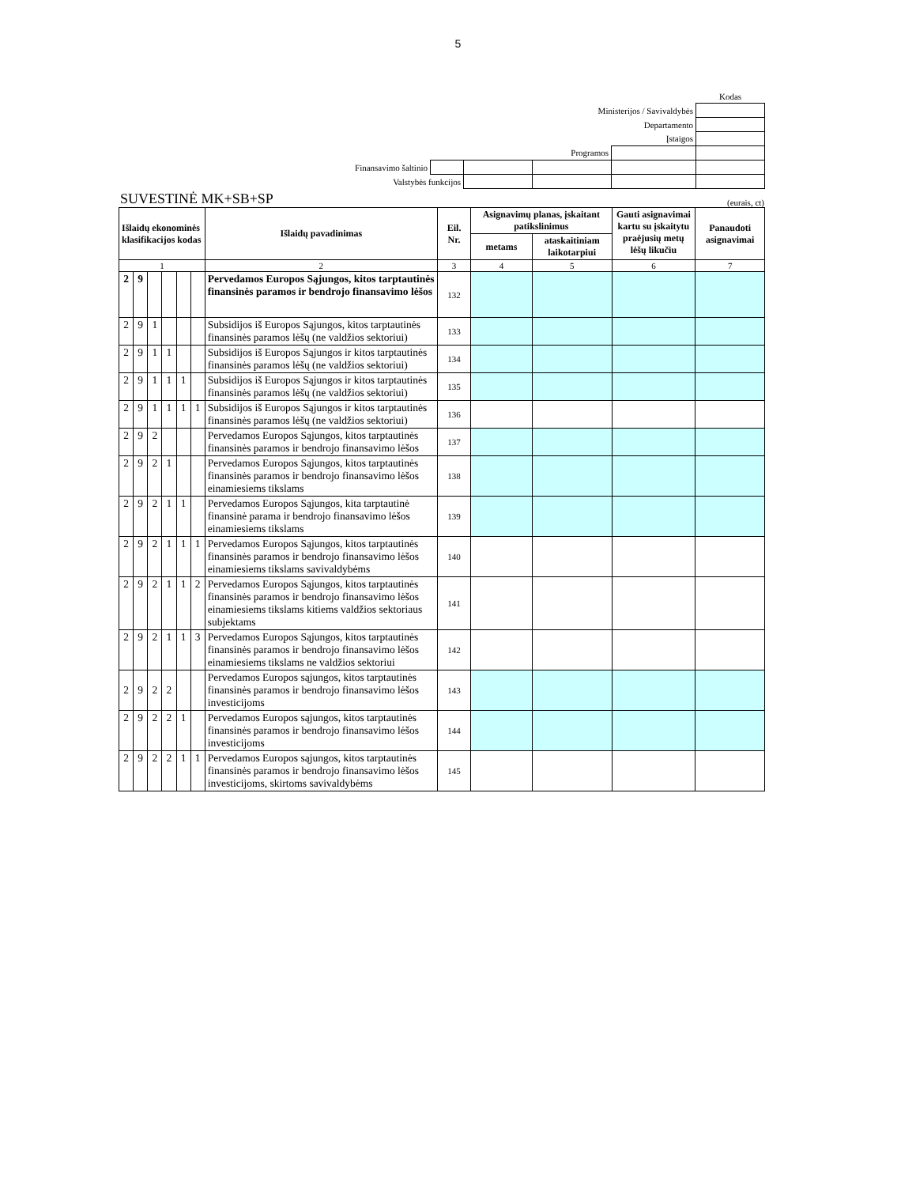5
| | | | | | Kodas |
| Ministerijos / Savivaldybės | | | | | |
| Departamento | | | | | |
| Įstaigos | | | | | |
| Programos | | | | | |
| Finansavimo šaltinio | | | | | |
| Valstybės funkcijos | | | | | |
SUVESTINĖ MK+SB+SP (eurais, ct)
| Išlaidų ekonominės klasifikacijos kodas | | | | | | Išlaidų pavadinimas | Eil. Nr. | Asignavimų planas, įskaitant patikslinimus | | Gauti asignavimai kartu su įskaitytu praėjusių metų lėšų likučiu | Panaudoti asignavimai |
| --- | --- | --- | --- | --- | --- | --- | --- | --- | --- | --- | --- |
| | | | | | | | | metams | ataskaitiniam laikotarpiui | | |
| 1 | | | | | | 2 | 3 | 4 | 5 | 6 | 7 |
| 2 | 9 | | | | | Pervedamos Europos Sąjungos, kitos tarptautinės finansinės paramos ir bendrojo finansavimo lėšos | 132 | | | | |
| 2 | 9 | 1 | | | | Subsidijos iš Europos Sąjungos, kitos tarptautinės finansinės paramos lėšų (ne valdžios sektoriui) | 133 | | | | |
| 2 | 9 | 1 | 1 | | | Subsidijos iš Europos Sąjungos ir kitos tarptautinės finansinės paramos lėšų (ne valdžios sektoriui) | 134 | | | | |
| 2 | 9 | 1 | 1 | 1 | | Subsidijos iš Europos Sąjungos ir kitos tarptautinės finansinės paramos lėšų (ne valdžios sektoriui) | 135 | | | | |
| 2 | 9 | 1 | 1 | 1 | 1 | Subsidijos iš Europos Sąjungos ir kitos tarptautinės finansinės paramos lėšų (ne valdžios sektoriui) | 136 | | | | |
| 2 | 9 | 2 | | | | Pervedamos Europos Sąjungos, kitos tarptautinės finansinės paramos ir bendrojo finansavimo lėšos | 137 | | | | |
| 2 | 9 | 2 | 1 | | | Pervedamos Europos Sąjungos, kitos tarptautinės finansinės paramos ir bendrojo finansavimo lėšos einamiesiems tikslams | 138 | | | | |
| 2 | 9 | 2 | 1 | 1 | | Pervedamos Europos Sąjungos, kita tarptautinė finansinė parama ir bendrojo finansavimo lėšos einamiesiems tikslams | 139 | | | | |
| 2 | 9 | 2 | 1 | 1 | 1 | Pervedamos Europos Sąjungos, kitos tarptautinės finansinės paramos ir bendrojo finansavimo lėšos einamiesiems tikslams savivaldybėms | 140 | | | | |
| 2 | 9 | 2 | 1 | 1 | 2 | Pervedamos Europos Sąjungos, kitos tarptautinės finansinės paramos ir bendrojo finansavimo lėšos einamiesiems tikslams kitiems valdžios sektoriaus subjektams | 141 | | | | |
| 2 | 9 | 2 | 1 | 1 | 3 | Pervedamos Europos Sąjungos, kitos tarptautinės finansinės paramos ir bendrojo finansavimo lėšos einamiesiems tikslams ne valdžios sektoriui | 142 | | | | |
| 2 | 9 | 2 | 2 | | | Pervedamos Europos sąjungos, kitos tarptautinės finansinės paramos ir bendrojo finansavimo lėšos investicijoms | 143 | | | | |
| 2 | 9 | 2 | 2 | 1 | | Pervedamos Europos sąjungos, kitos tarptautinės finansinės paramos ir bendrojo finansavimo lėšos investicijoms | 144 | | | | |
| 2 | 9 | 2 | 2 | 1 | 1 | Pervedamos Europos sąjungos, kitos tarptautinės finansinės paramos ir bendrojo finansavimo lėšos investicijoms, skirtoms savivaldybėms | 145 | | | | |